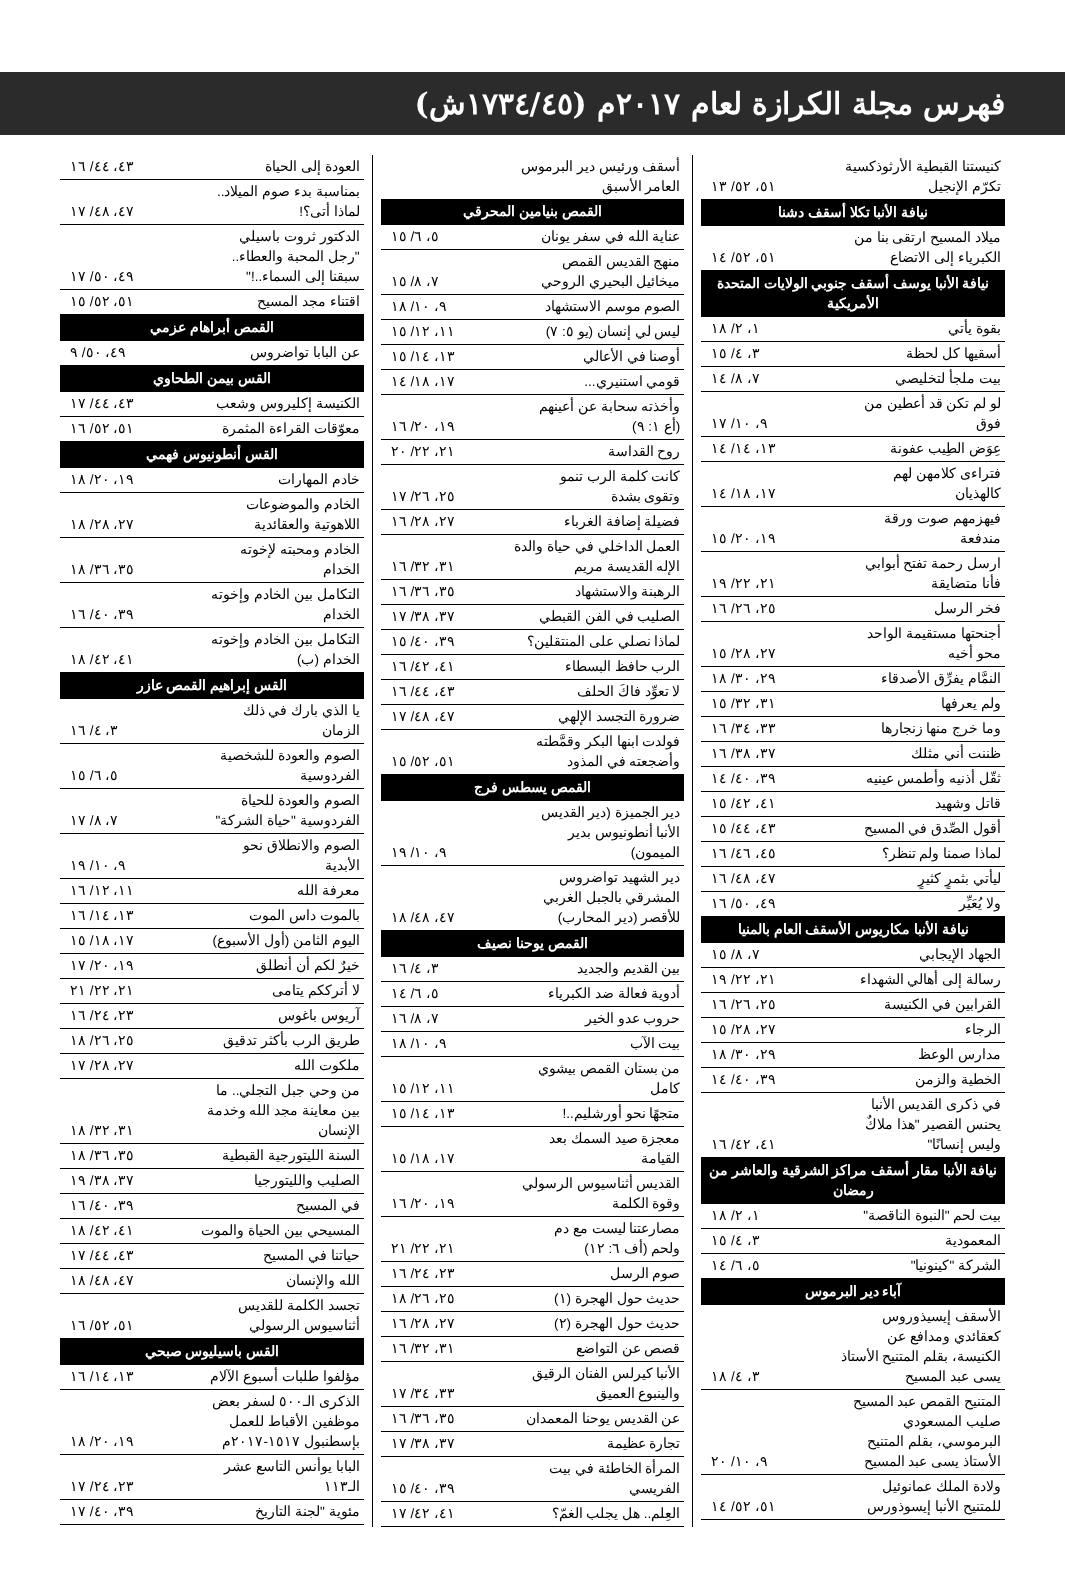فهرس مجلة الكرازة لعام ٢٠١٧م (١٧٣٤/٤٥ش)
| كنيستنا القبطية الأرثوذكسية تكرّم الإنجيل | ٥١، ٥٢/ ١٣ |
| نيافة الأنبا تكلا أسقف دشنا | |
| ميلاد المسيح ارتقى بنا من الكبرياء إلى الاتضاع | ٥١، ٥٢/ ١٤ |
| نيافة الأنبا يوسف أسقف جنوبي الولايات المتحدة الأمريكية | |
| بقوة يأتي | ١، ٢/ ١٨ |
| أسقيها كل لحظة | ٣، ٤/ ١٥ |
| بيت ملجأ لتخليصي | ٧، ٨/ ١٤ |
| لو لم تكن قد أعطين من فوق | ٩، ١٠/ ١٧ |
| عِوَض الطِيب عفونة | ١٣، ١٤/ ١٤ |
| فتراءى كلامهن لهم كالهذيان | ١٧، ١٨/ ١٤ |
| فيهزمهم صوت ورقة مندفعة | ١٩، ٢٠/ ١٥ |
| ارسل رحمة تفتح أبوابي فأنا متضايقة | ٢١، ٢٢/ ١٩ |
| فخر الرسل | ٢٥، ٢٦/ ١٦ |
| أجنحتها مستقيمة الواحد محو أخيه | ٢٧، ٢٨/ ١٥ |
| النمَّام يفرِّق الأصدقاء | ٢٩، ٣٠/ ١٨ |
| ولم يعرفها | ٣١، ٣٢/ ١٥ |
| وما خرج منها زنجارها | ٣٣، ٣٤/ ١٦ |
| ظننت أني مثلك | ٣٧، ٣٨/ ١٦ |
| ثقّل أذنيه وأطمس عينيه | ٣٩، ٤٠/ ١٤ |
| قاتل وشهيد | ٤١، ٤٢/ ١٥ |
| أقول الصِّدق في المسيح | ٤٣، ٤٤/ ١٥ |
| لماذا صمنا ولم تنظر؟ | ٤٥، ٤٦/ ١٦ |
| ليأتي بثمرٍ كثيرٍ | ٤٧، ٤٨/ ١٦ |
| ولا يُعَيِّر | ٤٩، ٥٠/ ١٦ |
| نيافة الأنبا مكاريوس الأسقف العام بالمنيا | |
| الجهاد الإيجابي | ٧، ٨/ ١٥ |
| رسالة إلى أهالي الشهداء | ٢١، ٢٢/ ١٩ |
| القرابين في الكنيسة | ٢٥، ٢٦/ ١٦ |
| الرجاء | ٢٧، ٢٨/ ١٥ |
| مدارس الوعظ | ٢٩، ٣٠/ ١٨ |
| الخطية والزمن | ٣٩، ٤٠/ ١٤ |
| في ذكرى القديس الأنبا يحنس القصير "هذا ملاكٌ وليس إنسانًا" | ٤١، ٤٢/ ١٦ |
| نيافة الأنبا مقار أسقف مراكز الشرقية والعاشر من رمضان | |
| بيت لحم "النبوة الناقصة" | ١، ٢/ ١٨ |
| المعمودية | ٣، ٤/ ١٥ |
| الشركة "كينونيا" | ٥، ٦/ ١٤ |
| آباء دير البرموس | |
| الأسقف إيسيذوروس كعقائدي ومدافع عن الكنيسة، بقلم المتنيح الأستاذ يسى عبد المسيح | ٣، ٤/ ١٨ |
| المتنيح القمص عبد المسيح صليب المسعودي البرموسي، بقلم المتنيح الأستاذ يسى عبد المسيح | ٩، ١٠/ ٢٠ |
| ولادة الملك عمانوئيل للمتنيح الأنبا إيسوذورس | ٥١، ٥٢/ ١٤ |
| أسقف ورئيس دير البرموس العامر الأسبق | |
| القمص بنيامين المحرقي | |
| عناية الله في سفر يونان | ٥، ٦/ ١٥ |
| منهج القديس القمص ميخائيل البحيري الروحي | ٧، ٨/ ١٥ |
| الصوم موسم الاستشهاد | ٩، ١٠/ ١٨ |
| ليس لي إنسان (يو ٥: ٧) | ١١، ١٢/ ١٥ |
| أوصنا في الأعالي | ١٣، ١٤/ ١٥ |
| قومي استنيري... | ١٧، ١٨/ ١٤ |
| وأخذته سحابة عن أعينهم (أع ١: ٩) | ١٩، ٢٠/ ١٦ |
| روح القداسة | ٢١، ٢٢/ ٢٠ |
| كانت كلمة الرب تنمو وتقوى بشدة | ٢٥، ٢٦/ ١٧ |
| فضيلة إضافة الغرباء | ٢٧، ٢٨/ ١٦ |
| العمل الداخلي في حياة والدة الإله القديسة مريم | ٣١، ٣٢/ ١٦ |
| الرهبنة والاستشهاد | ٣٥، ٣٦/ ١٦ |
| الصليب في الفن القبطي | ٣٧، ٣٨/ ١٧ |
| لماذا نصلي على المنتقلين؟ | ٣٩، ٤٠/ ١٥ |
| الرب حافظ البسطاء | ٤١، ٤٢/ ١٦ |
| لا تعوِّد فاكَ الحلف | ٤٣، ٤٤/ ١٦ |
| ضرورة التجسد الإلهي | ٤٧، ٤٨/ ١٧ |
| فولدت ابنها البكر وقمَّطته وأضجعته في المذود | ٥١، ٥٢/ ١٥ |
| القمص يسطس فرج | |
| دير الجميزة (دير القديس الأنبا أنطونيوس بدير الميمون) | ٩، ١٠/ ١٩ |
| دير الشهيد تواضروس المشرقي بالجبل الغربي للأقصر (دير المحارب) | ٤٧، ٤٨/ ١٨ |
| القمص يوحنا نصيف | |
| بين القديم والجديد | ٣، ٤/ ١٦ |
| أدوية فعالة ضد الكبرياء | ٥، ٦/ ١٤ |
| حروب عدو الخير | ٧، ٨/ ١٦ |
| بيت الآب | ٩، ١٠/ ١٨ |
| من بستان القمص بيشوي كامل | ١١، ١٢/ ١٥ |
| متجهًا نحو أورشليم..! | ١٣، ١٤/ ١٥ |
| معجزة صيد السمك بعد القيامة | ١٧، ١٨/ ١٥ |
| القديس أثناسيوس الرسولي وقوة الكلمة | ١٩، ٢٠/ ١٦ |
| مصارعتنا ليست مع دم ولحم (أف ٦: ١٢) | ٢١، ٢٢/ ٢١ |
| صوم الرسل | ٢٣، ٢٤/ ١٦ |
| حديث حول الهجرة (١) | ٢٥، ٢٦/ ١٨ |
| حديث حول الهجرة (٢) | ٢٧، ٢٨/ ١٦ |
| قصص عن التواضع | ٣١، ٣٢/ ١٦ |
| الأنبا كيرلس الفنان الرقيق والينبوع العميق | ٣٣، ٣٤/ ١٧ |
| عن القديس يوحنا المعمدان | ٣٥، ٣٦/ ١٦ |
| تجارة عظيمة | ٣٧، ٣٨/ ١٧ |
| المرأة الخاطئة في بيت الفريسي | ٣٩، ٤٠/ ١٥ |
| العِلم.. هل يجلب الغمّ؟ | ٤١، ٤٢/ ١٧ |
| العودة إلى الحياة | ٤٣، ٤٤/ ١٦ |
| بمناسبة بدء صوم الميلاد.. لماذا أتى؟! | ٤٧، ٤٨/ ١٧ |
| الدكتور ثروت باسيلي "رجل المحبة والعطاء.. سبقنا إلى السماء..!" | ٤٩، ٥٠/ ١٧ |
| اقتناء مجد المسيح | ٥١، ٥٢/ ١٥ |
| القمص أبراهام عزمي | |
| عن البابا تواضروس | ٤٩، ٥٠/ ٩ |
| القس بيمن الطحاوي | |
| الكنيسة إكليروس وشعب | ٤٣، ٤٤/ ١٧ |
| معوّقات القراءة المثمرة | ٥١، ٥٢/ ١٦ |
| القس أنطونيوس فهمي | |
| خادم المهارات | ١٩، ٢٠/ ١٨ |
| الخادم والموضوعات اللاهوتية والعقائدية | ٢٧، ٢٨/ ١٨ |
| الخادم ومحبته لإخوته الخدام | ٣٥، ٣٦/ ١٨ |
| التكامل بين الخادم وإخوته الخدام | ٣٩، ٤٠/ ١٦ |
| التكامل بين الخادم وإخوته الخدام (ب) | ٤١، ٤٢/ ١٨ |
| القس إبراهيم القمص عازر | |
| يا الذي بارك في ذلك الزمان | ٣، ٤/ ١٦ |
| الصوم والعودة للشخصية الفردوسية | ٥، ٦/ ١٥ |
| الصوم والعودة للحياة الفردوسية "حياة الشركة" | ٧، ٨/ ١٧ |
| الصوم والانطلاق نحو الأبدية | ٩، ١٠/ ١٩ |
| معرفة الله | ١١، ١٢/ ١٦ |
| بالموت داس الموت | ١٣، ١٤/ ١٦ |
| اليوم الثامن (أول الأسبوع) | ١٧، ١٨/ ١٥ |
| خيرٌ لكم أن أنطلق | ١٩، ٢٠/ ١٧ |
| لا أترككم يتامى | ٢١، ٢٢/ ٢١ |
| آريوس باغوس | ٢٣، ٢٤/ ١٦ |
| طريق الرب بأكثر تدقيق | ٢٥، ٢٦/ ١٨ |
| ملكوت الله | ٢٧، ٢٨/ ١٧ |
| من وحي جبل التجلي.. ما بين معاينة مجد الله وخدمة الإنسان | ٣١، ٣٢/ ١٨ |
| السنة الليتورجية القبطية | ٣٥، ٣٦/ ١٨ |
| الصليب والليتورجيا | ٣٧، ٣٨/ ١٩ |
| في المسيح | ٣٩، ٤٠/ ١٦ |
| المسيحي بين الحياة والموت | ٤١، ٤٢/ ١٨ |
| حياتنا في المسيح | ٤٣، ٤٤/ ١٧ |
| الله والإنسان | ٤٧، ٤٨/ ١٨ |
| تجسد الكلمة للقديس أثناسيوس الرسولي | ٥١، ٥٢/ ١٦ |
| القس باسيليوس صبحي | |
| مؤلفوا طلبات أسبوع الآلام | ١٣، ١٤/ ١٦ |
| الذكرى الـ٥٠٠ لسفر بعض موظفين الأقباط للعمل بإسطنبول ١٥١٧-٢٠١٧م | ١٩، ٢٠/ ١٨ |
| البابا يوأنس التاسع عشر الـ١١٣ | ٢٣، ٢٤/ ١٧ |
| مئوية "لجنة التاريخ | ٣٩، ٤٠/ ١٧ |